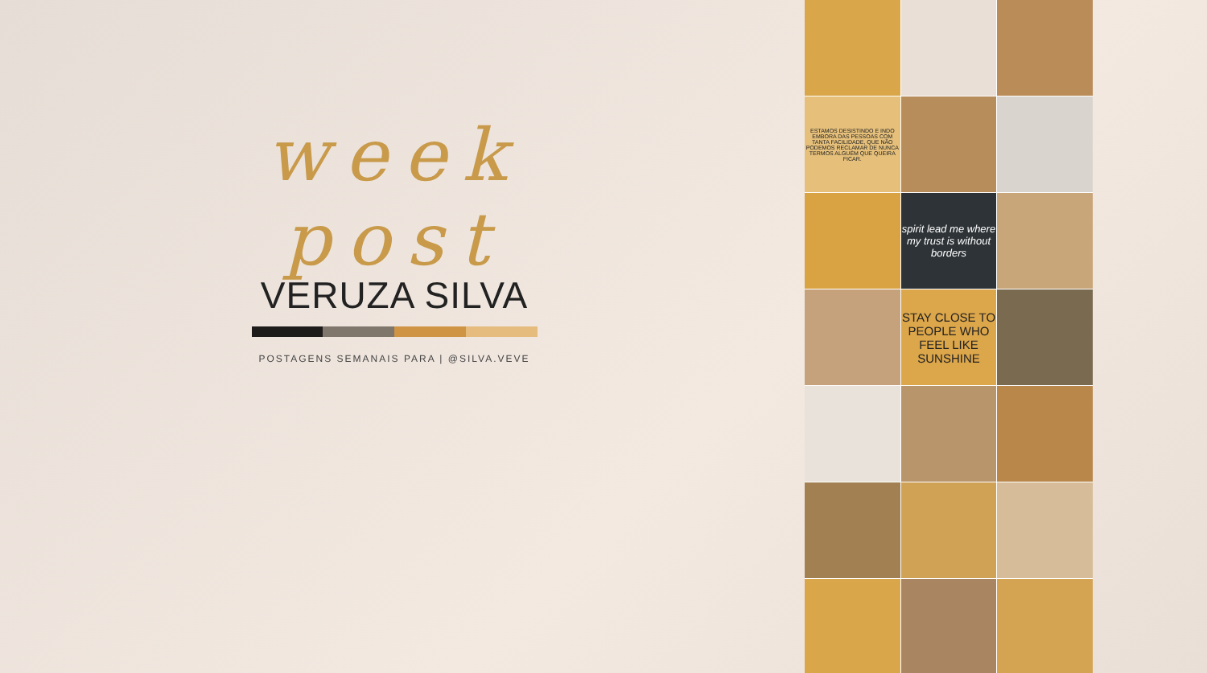week post
VERUZA SILVA
POSTAGENS SEMANAIS PARA | @SILVA.VEVE
ESTAMOS DESISTINDO E INDO EMBORA DAS PESSOAS COM TANTA FACILIDADE, QUE NÃO PODEMOS RECLAMAR DE NUNCA TERMOS ALGUÉM QUE QUEIRA FICAR.
spirit lead me where my trust is without borders
STAY CLOSE TO PEOPLE WHO FEEL LIKE SUNSHINE